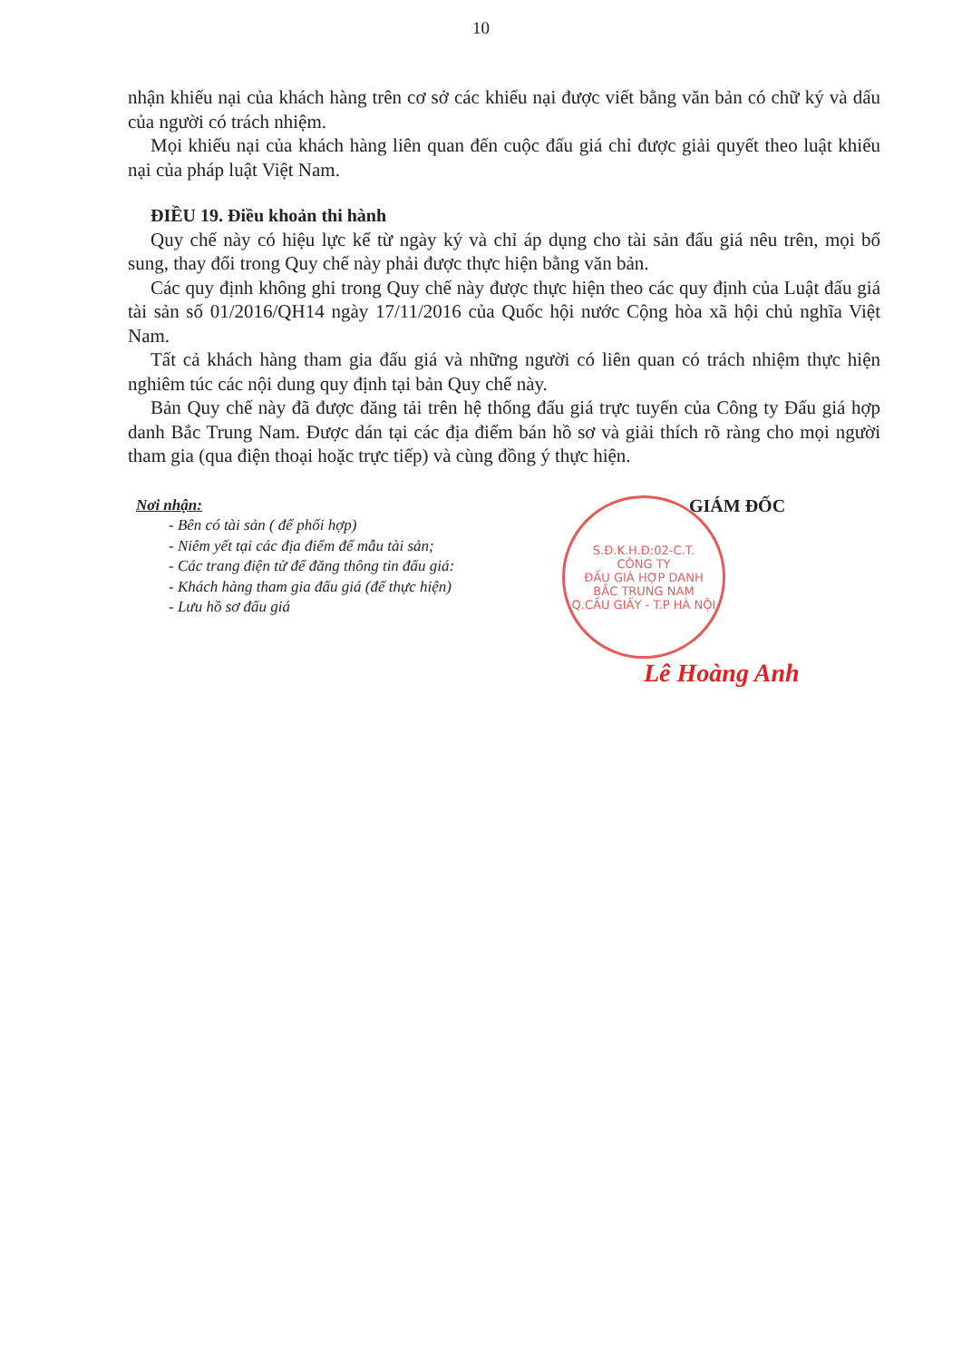10
nhận khiếu nại của khách hàng trên cơ sở các khiếu nại được viết bằng văn bản có chữ ký và dấu của người có trách nhiệm.
Mọi khiếu nại của khách hàng liên quan đến cuộc đấu giá chỉ được giải quyết theo luật khiếu nại của pháp luật Việt Nam.
ĐIỀU 19. Điều khoản thi hành
Quy chế này có hiệu lực kể từ ngày ký và chỉ áp dụng cho tài sản đấu giá nêu trên, mọi bổ sung, thay đổi trong Quy chế này phải được thực hiện bằng văn bản.
Các quy định không ghi trong Quy chế này được thực hiện theo các quy định của Luật đấu giá tài sản số 01/2016/QH14 ngày 17/11/2016 của Quốc hội nước Cộng hòa xã hội chủ nghĩa Việt Nam.
Tất cả khách hàng tham gia đấu giá và những người có liên quan có trách nhiệm thực hiện nghiêm túc các nội dung quy định tại bản Quy chế này.
Bản Quy chế này đã được đăng tải trên hệ thống đấu giá trực tuyến của Công ty Đấu giá hợp danh Bắc Trung Nam. Được dán tại các địa điểm bán hồ sơ và giải thích rõ ràng cho mọi người tham gia (qua điện thoại hoặc trực tiếp) và cùng đồng ý thực hiện.
Nơi nhận:
- Bên có tài sản ( để phối hợp)
- Niêm yết tại các địa điểm để mẫu tài sản;
- Các trang điện tử để đăng thông tin đấu giá:
- Khách hàng tham gia đấu giá (để thực hiện)
- Lưu hồ sơ đấu giá
GIÁM ĐỐC
S.Đ.K.H.Đ:02-C.T.
CÔNG TY
ĐẤU GIÁ HỢP DANH
BẮC TRUNG NAM
Q.CẦU GIẤY - T.P HÀ NỘI
Lê Hoàng Anh